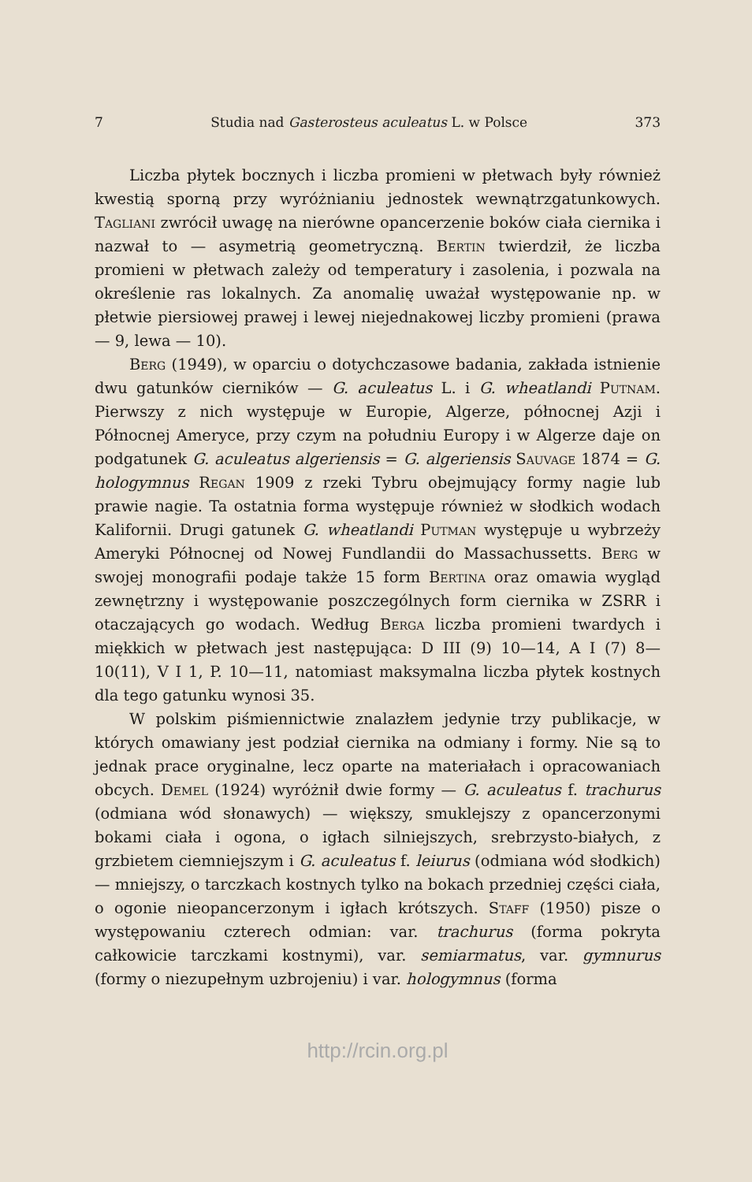7 Studia nad Gasterosteus aculeatus L. w Polsce 373
Liczba płytek bocznych i liczba promieni w płetwach były również kwestią sporną przy wyróżnianiu jednostek wewnątrzgatunkowych. Tagliani zwrócił uwagę na nierówne opancerzenie boków ciała ciernika i nazwał to — asymetrią geometryczną. Bertin twierdził, że liczba promieni w płetwach zależy od temperatury i zasolenia, i pozwala na określenie ras lokalnych. Za anomalię uważał występowanie np. w płetwie piersiowej prawej i lewej niejednakowej liczby promieni (prawa — 9, lewa — 10).
Berg (1949), w oparciu o dotychczasowe badania, zakłada istnienie dwu gatunków cierników — G. aculeatus L. i G. wheatlandi Putnam. Pierwszy z nich występuje w Europie, Algerze, północnej Azji i Północnej Ameryce, przy czym na południu Europy i w Algerze daje on podgatunek G. aculeatus algeriensis = G. algeriensis Sauvage 1874 = G. hologymnus Regan 1909 z rzeki Tybru obejmujący formy nagie lub prawie nagie. Ta ostatnia forma występuje również w słodkich wodach Kalifornii. Drugi gatunek G. wheatlandi Putman występuje u wybrzeży Ameryki Północnej od Nowej Fundlandii do Massachussetts. Berg w swojej monografii podaje także 15 form Bertina oraz omawia wygląd zewnętrzny i występowanie poszczególnych form ciernika w ZSRR i otaczających go wodach. Według Berga liczba promieni twardych i miękkich w płetwach jest następująca: D III (9) 10—14, A I (7) 8—10(11), V I 1, P. 10—11, natomiast maksymalna liczba płytek kostnych dla tego gatunku wynosi 35.
W polskim piśmiennictwie znalazłem jedynie trzy publikacje, w których omawiany jest podział ciernika na odmiany i formy. Nie są to jednak prace oryginalne, lecz oparte na materiałach i opracowaniach obcych. Demel (1924) wyróżnił dwie formy — G. aculeatus f. trachurus (odmiana wód słonawych) — większy, smuklejszy z opancerzonymi bokami ciała i ogona, o igłach silniejszych, srebrzysto-białych, z grzbietem ciemniejszym i G. aculeatus f. leiurus (odmiana wód słodkich) — mniejszy, o tarczkach kostnych tylko na bokach przedniej części ciała, o ogonie nieopancerzonym i igłach krótszych. Staff (1950) pisze o występowaniu czterech odmian: var. trachurus (forma pokryta całkowicie tarczkami kostnymi), var. semiarmatus, var. gymnurus (formy o niezupełnym uzbrojeniu) i var. hologymnus (forma
http://rcin.org.pl